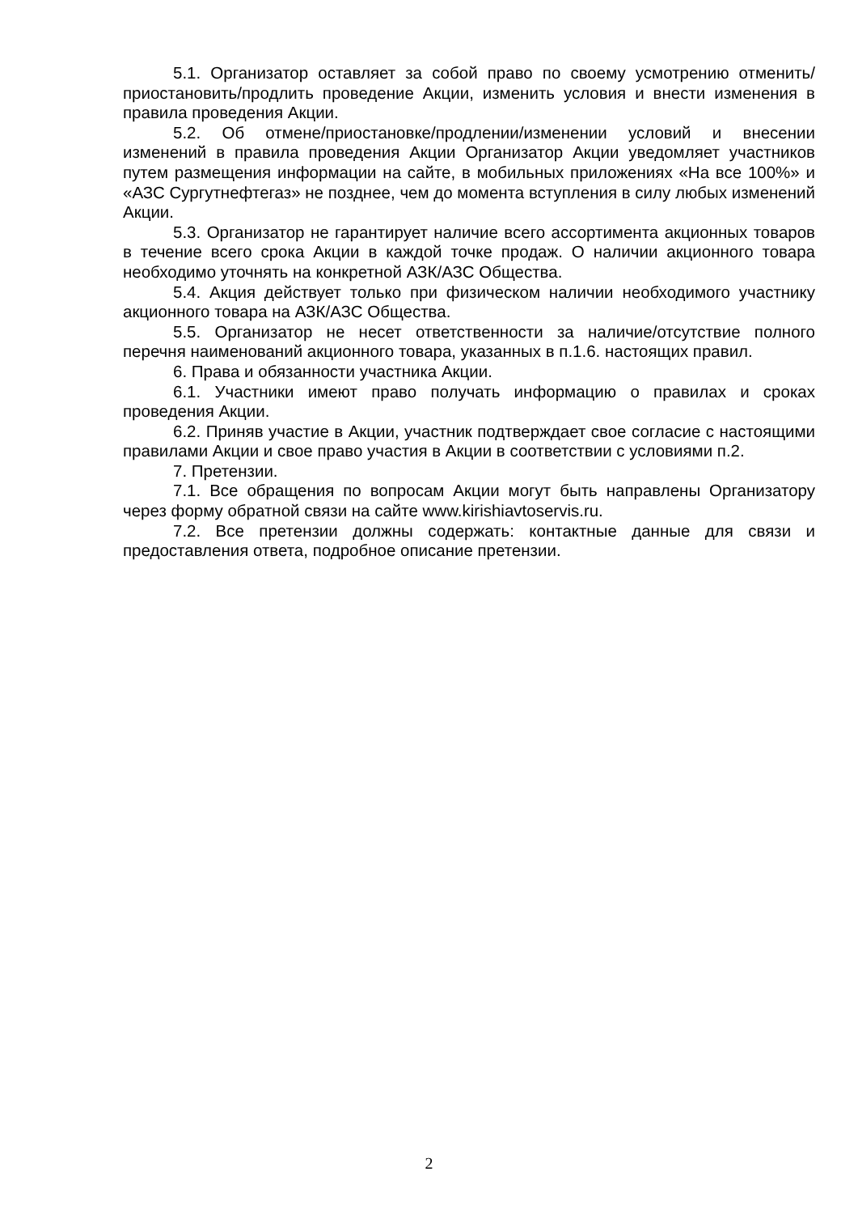5.1. Организатор оставляет за собой право по своему усмотрению отменить/приостановить/продлить проведение Акции, изменить условия и внести изменения в правила проведения Акции.
5.2. Об отмене/приостановке/продлении/изменении условий и внесении изменений в правила проведения Акции Организатор Акции уведомляет участников путем размещения информации на сайте, в мобильных приложениях «На все 100%» и «АЗС Сургутнефтегаз» не позднее, чем до момента вступления в силу любых изменений Акции.
5.3. Организатор не гарантирует наличие всего ассортимента акционных товаров в течение всего срока Акции в каждой точке продаж. О наличии акционного товара необходимо уточнять на конкретной АЗК/АЗС Общества.
5.4. Акция действует только при физическом наличии необходимого участнику акционного товара на АЗК/АЗС Общества.
5.5. Организатор не несет ответственности за наличие/отсутствие полного перечня наименований акционного товара, указанных в п.1.6. настоящих правил.
6. Права и обязанности участника Акции.
6.1. Участники имеют право получать информацию о правилах и сроках проведения Акции.
6.2. Приняв участие в Акции, участник подтверждает свое согласие с настоящими правилами Акции и свое право участия в Акции в соответствии с условиями п.2.
7. Претензии.
7.1. Все обращения по вопросам Акции могут быть направлены Организатору через форму обратной связи на сайте www.kirishiavtoservis.ru.
7.2. Все претензии должны содержать: контактные данные для связи и предоставления ответа, подробное описание претензии.
2